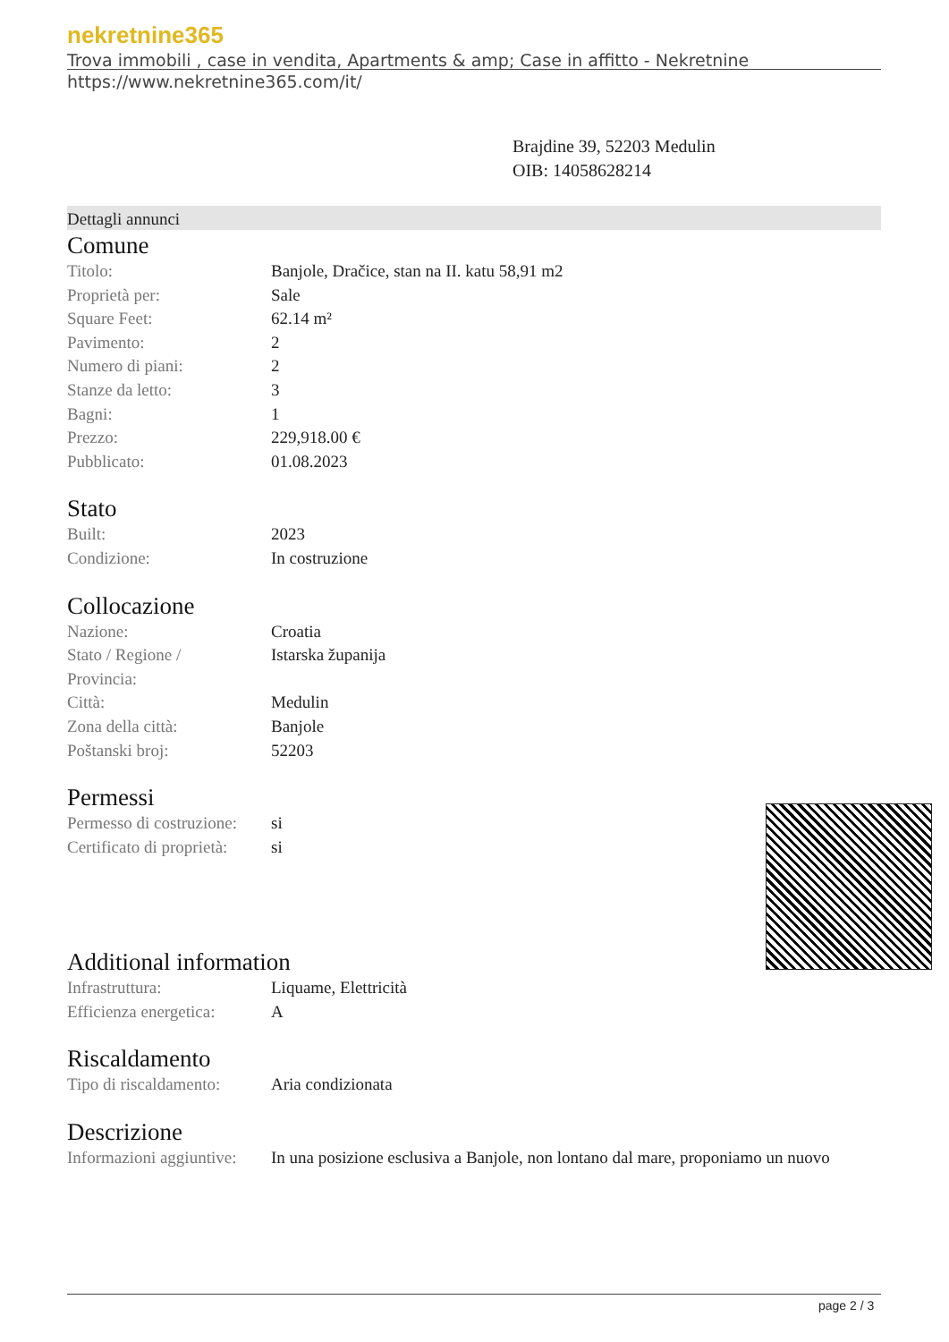nekretnine365
Trova immobili , case in vendita, Apartments & amp; Case in affitto - Nekretnine
https://www.nekretnine365.com/it/
Brajdine 39, 52203 Medulin
OIB: 14058628214
Dettagli annunci
Comune
| Titolo: | Banjole, Dračice, stan na II. katu 58,91 m2 |
| Proprietà per: | Sale |
| Square Feet: | 62.14 m² |
| Pavimento: | 2 |
| Numero di piani: | 2 |
| Stanze da letto: | 3 |
| Bagni: | 1 |
| Prezzo: | 229,918.00 € |
| Pubblicato: | 01.08.2023 |
Stato
| Built: | 2023 |
| Condizione: | In costruzione |
Collocazione
| Nazione: | Croatia |
| Stato / Regione / Provincia: | Istarska županija |
| Città: | Medulin |
| Zona della città: | Banjole |
| Poštanski broj: | 52203 |
Permessi
| Permesso di costruzione: | si |
| Certificato di proprietà: | si |
Additional information
| Infrastruttura: | Liquame, Elettricità |
| Efficienza energetica: | A |
Riscaldamento
| Tipo di riscaldamento: | Aria condizionata |
Descrizione
| Informazioni aggiuntive: | In una posizione esclusiva a Banjole, non lontano dal mare, proponiamo un nuovo |
page 2 / 3